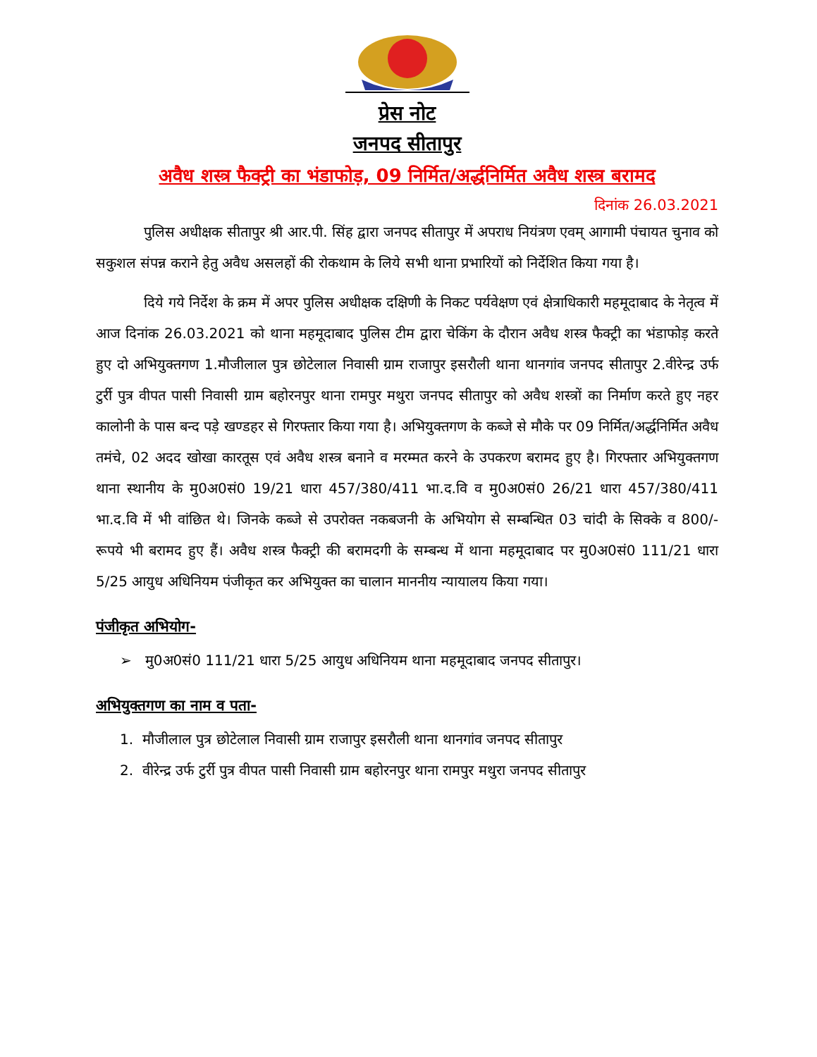प्रेस नोट
जनपद सीतापुर
अवैध शस्त्र फैक्ट्री का भंडाफोड़, 09 निर्मित/अर्द्धनिर्मित अवैध शस्त्र बरामद
दिनांक 26.03.2021
पुलिस अधीक्षक सीतापुर श्री आर.पी. सिंह द्वारा जनपद सीतापुर में अपराध नियंत्रण एवम् आगामी पंचायत चुनाव को सकुशल संपन्न कराने हेतु अवैध असलहों की रोकथाम के लिये सभी थाना प्रभारियों को निर्देशित किया गया है।
दिये गये निर्देश के क्रम में अपर पुलिस अधीक्षक दक्षिणी के निकट पर्यवेक्षण एवं क्षेत्राधिकारी महमूदाबाद के नेतृत्व में आज दिनांक 26.03.2021 को थाना महमूदाबाद पुलिस टीम द्वारा चेकिंग के दौरान अवैध शस्त्र फैक्ट्री का भंडाफोड़ करते हुए दो अभियुक्तगण 1.मौजीलाल पुत्र छोटेलाल निवासी ग्राम राजापुर इसरौली थाना थानगांव जनपद सीतापुर 2.वीरेन्द्र उर्फ टुर्री पुत्र वीपत पासी निवासी ग्राम बहोरनपुर थाना रामपुर मथुरा जनपद सीतापुर को अवैध शस्त्रों का निर्माण करते हुए नहर कालोनी के पास बन्द पड़े खण्डहर से गिरफ्तार किया गया है। अभियुक्तगण के कब्जे से मौके पर 09 निर्मित/अर्द्धनिर्मित अवैध तमंचे, 02 अदद खोखा कारतूस एवं अवैध शस्त्र बनाने व मरम्मत करने के उपकरण बरामद हुए है। गिरफ्तार अभियुक्तगण थाना स्थानीय के मु0अ0सं0 19/21 धारा 457/380/411 भा.द.वि व मु0अ0सं0 26/21 धारा 457/380/411 भा.द.वि में भी वांछित थे। जिनके कब्जे से उपरोक्त नकबजनी के अभियोग से सम्बन्धित 03 चांदी के सिक्के व 800/- रूपये भी बरामद हुए हैं। अवैध शस्त्र फैक्ट्री की बरामदगी के सम्बन्ध में थाना महमूदाबाद पर मु0अ0सं0 111/21 धारा 5/25 आयुध अधिनियम पंजीकृत कर अभियुक्त का चालान माननीय न्यायालय किया गया।
पंजीकृत अभियोग-
➢ मु0अ0सं0 111/21 धारा 5/25 आयुध अधिनियम थाना महमूदाबाद जनपद सीतापुर।
अभियुक्तगण का नाम व पता-
1. मौजीलाल पुत्र छोटेलाल निवासी ग्राम राजापुर इसरौली थाना थानगांव जनपद सीतापुर
2. वीरेन्द्र उर्फ टुर्री पुत्र वीपत पासी निवासी ग्राम बहोरनपुर थाना रामपुर मथुरा जनपद सीतापुर